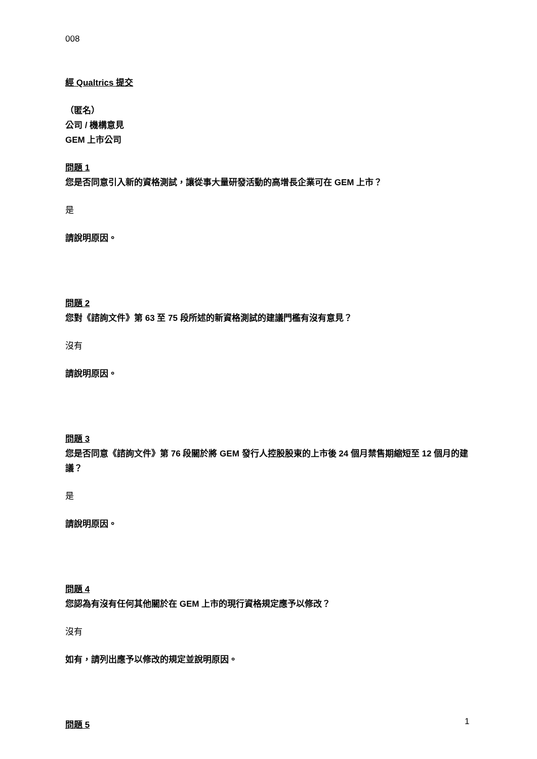008
經 Qualtrics 提交
（匿名）
公司 / 機構意見
GEM 上市公司
問題 1
您是否同意引入新的資格測試，讓從事大量研發活動的高增長企業可在 GEM 上市？
是
請說明原因。
問題 2
您對《諮詢文件》第 63 至 75 段所述的新資格測試的建議門檻有沒有意見？
沒有
請說明原因。
問題 3
您是否同意《諮詢文件》第 76 段關於將 GEM 發行人控股股東的上市後 24 個月禁售期縮短至 12 個月的建議？
是
請說明原因。
問題 4
您認為有沒有任何其他關於在 GEM 上市的現行資格規定應予以修改？
沒有
如有，請列出應予以修改的規定並說明原因。
問題 5
1